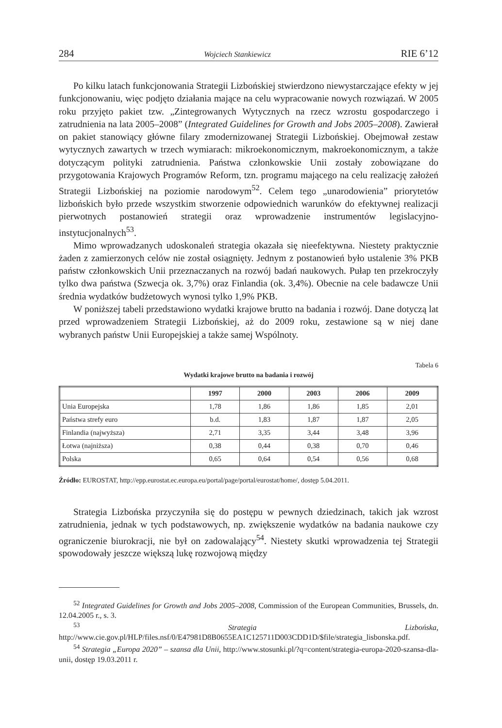284 Wojciech Stankiewicz RIE 6’12
Po kilku latach funkcjonowania Strategii Lizbońskiej stwierdzono niewystarczające efekty w jej funkcjonowaniu, więc podjęto działania mające na celu wypracowanie nowych rozwiązań. W 2005 roku przyjęto pakiet tzw. „Zintegrowanych Wytycznych na rzecz wzrostu gospodarczego i zatrudnienia na lata 2005–2008” (Integrated Guidelines for Growth and Jobs 2005–2008). Zawierał on pakiet stanowiący główne filary zmodernizowanej Strategii Lizbońskiej. Obejmował zestaw wytycznych zawartych w trzech wymiarach: mikroekonomicznym, makroekonomicznym, a także dotyczącym polityki zatrudnienia. Państwa członkowskie Unii zostały zobowiązane do przygotowania Krajowych Programów Reform, tzn. programu mającego na celu realizację założeń Strategii Lizbońskiej na poziomie narodowym<sup>52</sup>. Celem tego „unarodowienia” priorytetów lizbońskich było przede wszystkim stworzenie odpowiednich warunków do efektywnej realizacji pierwotnych postanowień strategii oraz wprowadzenie instrumentów legislacyjno-instytucjonalnych<sup>53</sup>.
Mimo wprowadzanych udoskonaleń strategia okazała się nieefektywna. Niestety praktycznie żaden z zamierzonych celów nie został osiągnięty. Jednym z postanowień było ustalenie 3% PKB państw członkowskich Unii przeznaczanych na rozwój badań naukowych. Pułap ten przekroczyły tylko dwa państwa (Szwecja ok. 3,7%) oraz Finlandia (ok. 3,4%). Obecnie na cele badawcze Unii średnia wydatków budżetowych wynosi tylko 1,9% PKB.
W poniższej tabeli przedstawiono wydatki krajowe brutto na badania i rozwój. Dane dotyczą lat przed wprowadzeniem Strategii Lizbońskiej, aż do 2009 roku, zestawione są w niej dane wybranych państw Unii Europejskiej a także samej Wspólnoty.
Tabela 6
Wydatki krajowe brutto na badania i rozwój
| | 1997 | 2000 | 2003 | 2006 | 2009 |
| --- | --- | --- | --- | --- | --- |
| Unia Europejska | 1,78 | 1,86 | 1,86 | 1,85 | 2,01 |
| Państwa strefy euro | b.d. | 1,83 | 1,87 | 1,87 | 2,05 |
| Finlandia (najwyższa) | 2,71 | 3,35 | 3,44 | 3,48 | 3,96 |
| Łotwa (najniższa) | 0,38 | 0,44 | 0,38 | 0,70 | 0,46 |
| Polska | 0,65 | 0,64 | 0,54 | 0,56 | 0,68 |
Źródło: EUROSTAT, http://epp.eurostat.ec.europa.eu/portal/page/portal/eurostat/home/, dostęp 5.04.2011.
Strategia Lizbońska przyczyniła się do postępu w pewnych dziedzinach, takich jak wzrost zatrudnienia, jednak w tych podstawowych, np. zwiększenie wydatków na badania naukowe czy ograniczenie biurokracji, nie był on zadowalający<sup>54</sup>. Niestety skutki wprowadzenia tej Strategii spowodowały jeszcze większą lukę rozwojową między
<sup>52</sup> Integrated Guidelines for Growth and Jobs 2005–2008, Commission of the European Communities, Brussels, dn. 12.04.2005 r., s. 3.
<sup>53</sup> Strategia Lizbońska, http://www.cie.gov.pl/HLP/files.nsf/0/E47981D8B0655EA1C125711D003CDD1D/$file/strategia_lisbonska.pdf.
<sup>54</sup> Strategia „Europa 2020” – szansa dla Unii, http://www.stosunki.pl/?q=content/strategia-europa-2020-szansa-dla-unii, dostęp 19.03.2011 r.